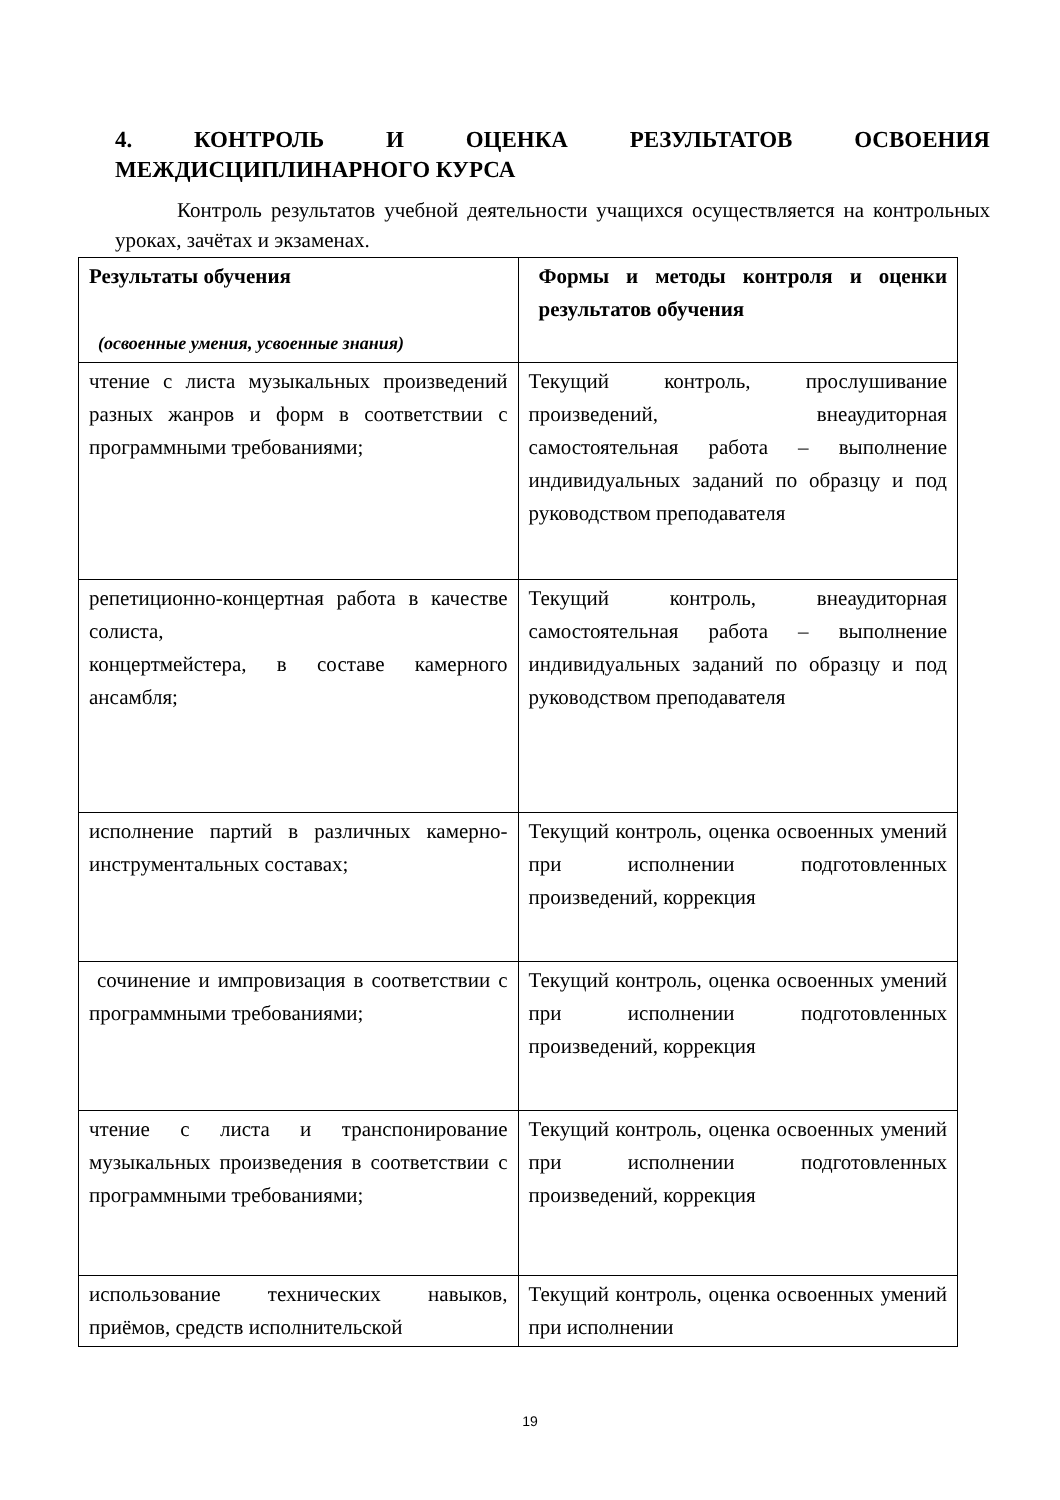4. КОНТРОЛЬ И ОЦЕНКА РЕЗУЛЬТАТОВ ОСВОЕНИЯ
МЕЖДИСЦИПЛИНАРНОГО КУРСА
Контроль результатов учебной деятельности учащихся осуществляется на контрольных уроках, зачётах и экзаменах.
| Результаты обучения (освоенные умения, усвоенные знания) | Формы и методы контроля и оценки результатов обучения |
| чтение с листа музыкальных произведений разных жанров и форм в соответствии с программными требованиями; | Текущий контроль, прослушивание произведений, внеаудиторная самостоятельная работа – выполнение индивидуальных заданий по образцу и под руководством преподавателя |
| репетиционно-концертная работа в качестве солиста, концертмейстера, в составе камерного ансамбля; | Текущий контроль, внеаудиторная самостоятельная работа – выполнение индивидуальных заданий по образцу и под руководством преподавателя |
| исполнение партий в различных камерно-инструментальных составах; | Текущий контроль, оценка освоенных умений при исполнении подготовленных произведений, коррекция |
| сочинение и импровизация в соответствии с программными требованиями; | Текущий контроль, оценка освоенных умений при исполнении подготовленных произведений, коррекция |
| чтение с листа и транспонирование музыкальных произведения в соответствии с программными требованиями; | Текущий контроль, оценка освоенных умений при исполнении подготовленных произведений, коррекция |
| использование технических навыков, приёмов, средств исполнительской | Текущий контроль, оценка освоенных умений при исполнении |
19